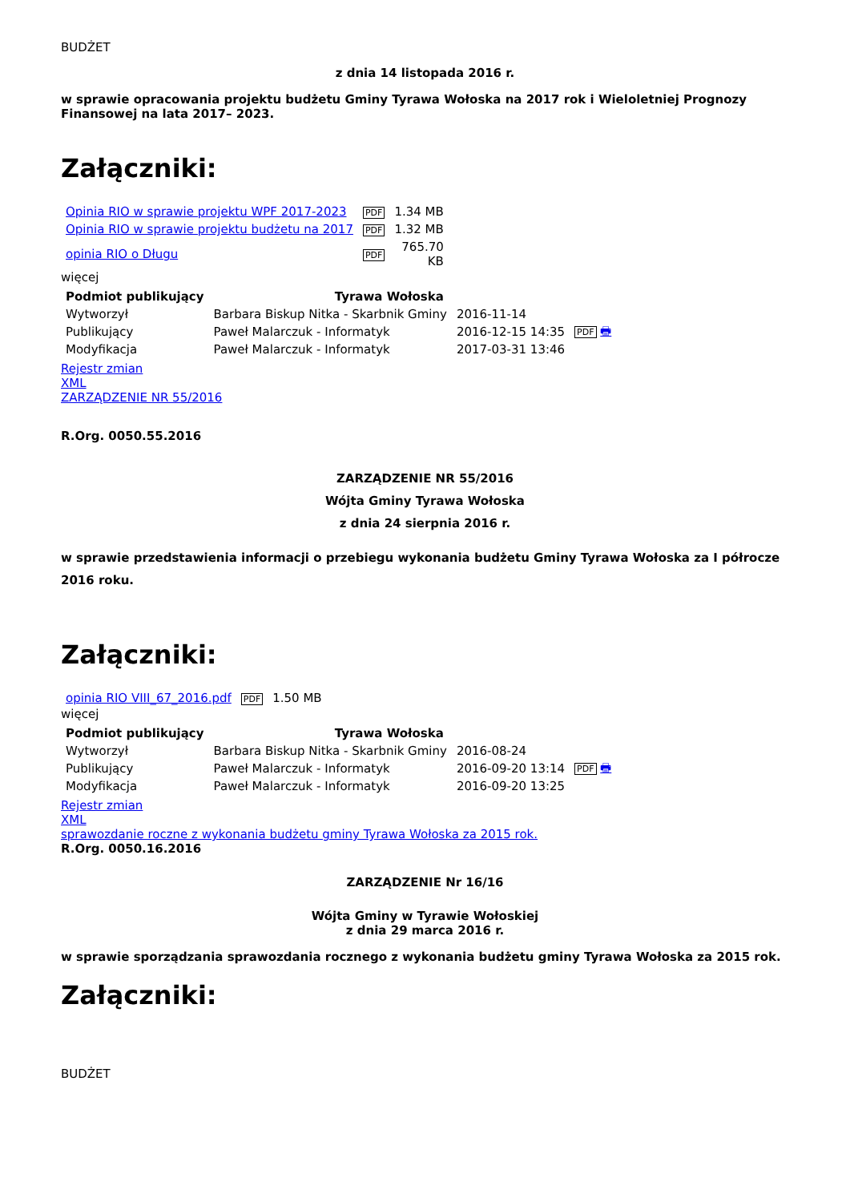BUDŻET
z dnia 14 listopada 2016 r.
w sprawie opracowania projektu budżetu Gminy Tyrawa Wołoska na 2017 rok i Wieloletniej Prognozy Finansowej na lata 2017– 2023.
Załączniki:
| Opinia RIO w sprawie projektu WPF 2017-2023 | PDF | 1.34 MB |
| Opinia RIO w sprawie projektu budżetu na 2017 | PDF | 1.32 MB |
| opinia RIO o Długu | PDF | 765.70 KB |
więcej
| Podmiot publikujący | Tyrawa Wołoska | | |
| Wytworzył | Barbara Biskup Nitka - Skarbnik Gminy | 2016-11-14 | PDF 🖶 |
| Publikujący | Paweł Malarczuk - Informatyk | 2016-12-15 14:35 | |
| Modyfikacja | Paweł Malarczuk - Informatyk | 2017-03-31 13:46 | |
Rejestr zmian
XML
ZARZĄDZENIE NR 55/2016
R.Org. 0050.55.2016
ZARZĄDZENIE NR 55/2016
Wójta Gminy Tyrawa Wołoska
z dnia 24 sierpnia 2016 r.
w sprawie przedstawienia informacji o przebiegu wykonania budżetu Gminy Tyrawa Wołoska za I półrocze 2016 roku.
Załączniki:
| opinia RIO VIII_67_2016.pdf | PDF | 1.50 MB |
więcej
| Podmiot publikujący | Tyrawa Wołoska | | |
| Wytworzył | Barbara Biskup Nitka - Skarbnik Gminy | 2016-08-24 | PDF 🖶 |
| Publikujący | Paweł Malarczuk - Informatyk | 2016-09-20 13:14 | |
| Modyfikacja | Paweł Malarczuk - Informatyk | 2016-09-20 13:25 | |
Rejestr zmian
XML
sprawozdanie roczne z wykonania budżetu gminy Tyrawa Wołoska za 2015 rok.
R.Org. 0050.16.2016
ZARZĄDZENIE Nr 16/16
Wójta Gminy w Tyrawie Wołoskiej
z dnia 29 marca 2016 r.
w sprawie sporządzania sprawozdania rocznego z wykonania budżetu gminy Tyrawa Wołoska za 2015 rok.
Załączniki:
BUDŻET